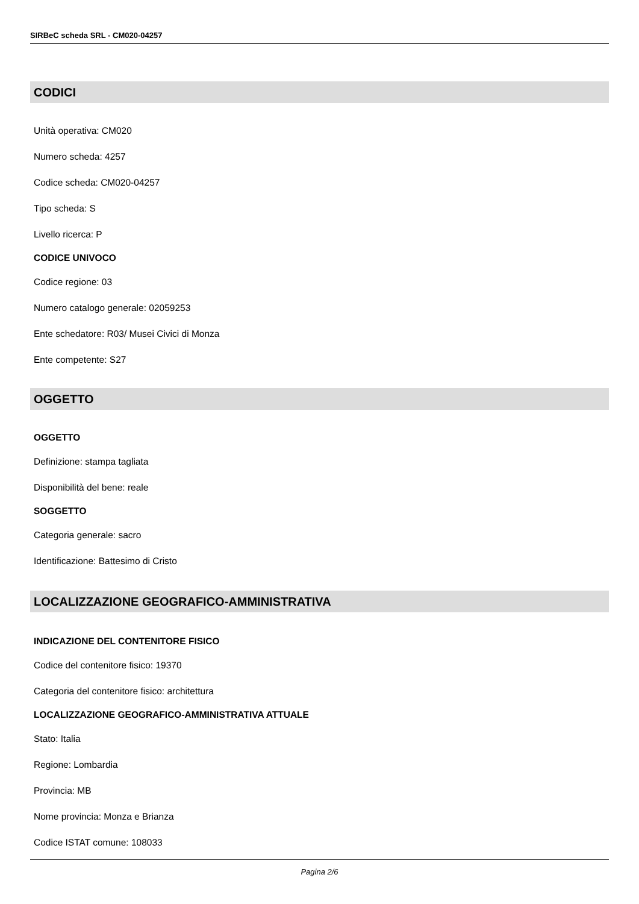SIRBeC scheda SRL - CM020-04257
CODICI
Unità operativa: CM020
Numero scheda: 4257
Codice scheda: CM020-04257
Tipo scheda: S
Livello ricerca: P
CODICE UNIVOCO
Codice regione: 03
Numero catalogo generale: 02059253
Ente schedatore: R03/ Musei Civici di Monza
Ente competente: S27
OGGETTO
OGGETTO
Definizione: stampa tagliata
Disponibilità del bene: reale
SOGGETTO
Categoria generale: sacro
Identificazione: Battesimo di Cristo
LOCALIZZAZIONE GEOGRAFICO-AMMINISTRATIVA
INDICAZIONE DEL CONTENITORE FISICO
Codice del contenitore fisico: 19370
Categoria del contenitore fisico: architettura
LOCALIZZAZIONE GEOGRAFICO-AMMINISTRATIVA ATTUALE
Stato: Italia
Regione: Lombardia
Provincia: MB
Nome provincia: Monza e Brianza
Codice ISTAT comune: 108033
Pagina 2/6